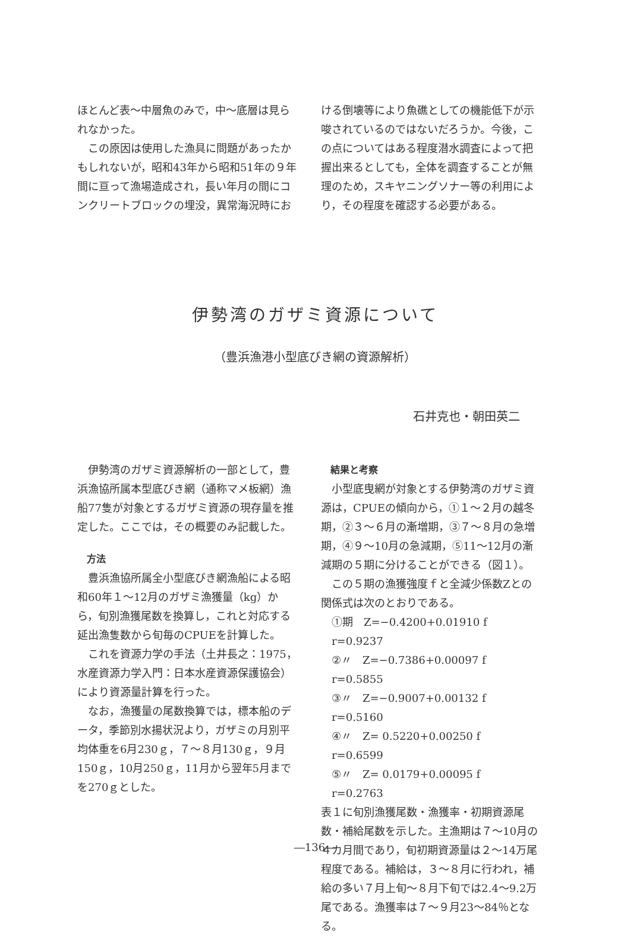ほとんど表～中層魚のみで，中～底層は見られなかった。
この原因は使用した漁具に問題があったかもしれないが，昭和43年から昭和51年の９年間に亘って漁場造成され，長い年月の間にコンクリートブロックの埋没，異常海況時にお
ける倒壊等により魚礁としての機能低下が示唆されているのではないだろうか。今後，この点についてはある程度潜水調査によって把握出来るとしても，全体を調査することが無理のため，スキヤニングソナー等の利用により，その程度を確認する必要がある。
伊勢湾のガザミ資源について
（豊浜漁港小型底びき網の資源解析）
石井克也・朝田英二
伊勢湾のガザミ資源解析の一部として，豊浜漁協所属本型底びき網（通称マメ板網）漁船77隻が対象とするガザミ資源の現存量を推定した。ここでは，その概要のみ記載した。
方法
豊浜漁協所属全小型底びき網漁船による昭和60年１～12月のガザミ漁獲量（kg）から，旬別漁獲尾数を換算し，これと対応する延出漁隻数から旬毎のCPUEを計算した。
これを資源力学の手法（土井長之：1975，水産資源力学入門：日本水産資源保護協会）により資源量計算を行った。
なお，漁獲量の尾数換算では，標本船のデータ，季節別水揚状況より，ガザミの月別平均体重を6月230ｇ，７～８月130ｇ，９月150ｇ，10月250ｇ，11月から翌年5月までを270ｇとした。
結果と考察
小型底曳網が対象とする伊勢湾のガザミ資源は，CPUEの傾向から，①１～２月の越冬期，②３～６月の漸増期，③７～８月の急増期，④９～10月の急減期，⑤11～12月の漸減期の５期に分けることができる（図１）。
この５期の漁獲強度ｆと全減少係数Zとの関係式は次のとおりである。
①期　Z=−0.4200+0.01910 f　r=0.9237
②〃　Z=−0.7386+0.00097 f　r=0.5855
③〃　Z=−0.9007+0.00132 f　r=0.5160
④〃　Z= 0.5220+0.00250 f　r=0.6599
⑤〃　Z= 0.0179+0.00095 f　r=0.2763
表１に旬別漁獲尾数・漁獲率・初期資源尾数・補給尾数を示した。主漁期は７～10月の４カ月間であり，旬初期資源量は２～14万尾程度である。補給は，３～８月に行われ，補給の多い７月上旬～８月下旬では2.4～9.2万尾である。漁獲率は７～９月23～84％となる。
―136―